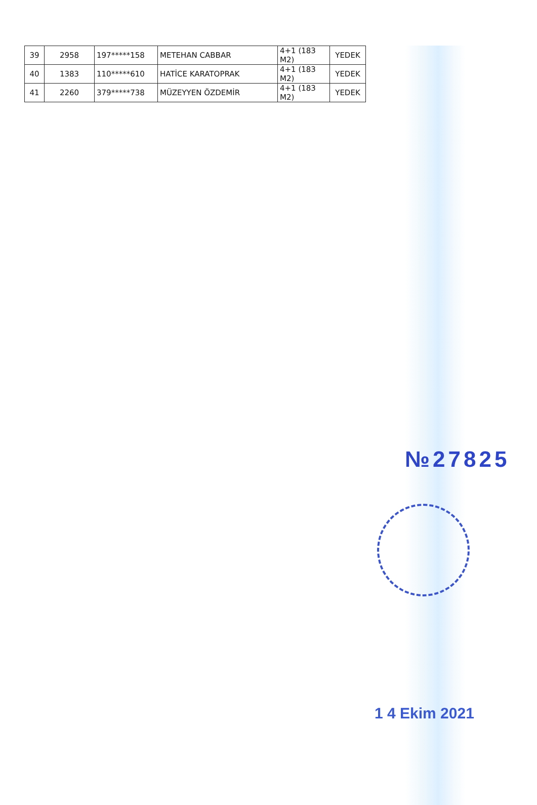| 39 | 2958 | 197*****158 | METEHAN CABBAR | 4+1 (183 M2) | YEDEK |
| 40 | 1383 | 110*****610 | HATİCE KARATOPRAK | 4+1 (183 M2) | YEDEK |
| 41 | 2260 | 379*****738 | MÜZEYYEN ÖZDEMİR | 4+1 (183 M2) | YEDEK |
№27825
1 4 Ekim 2021